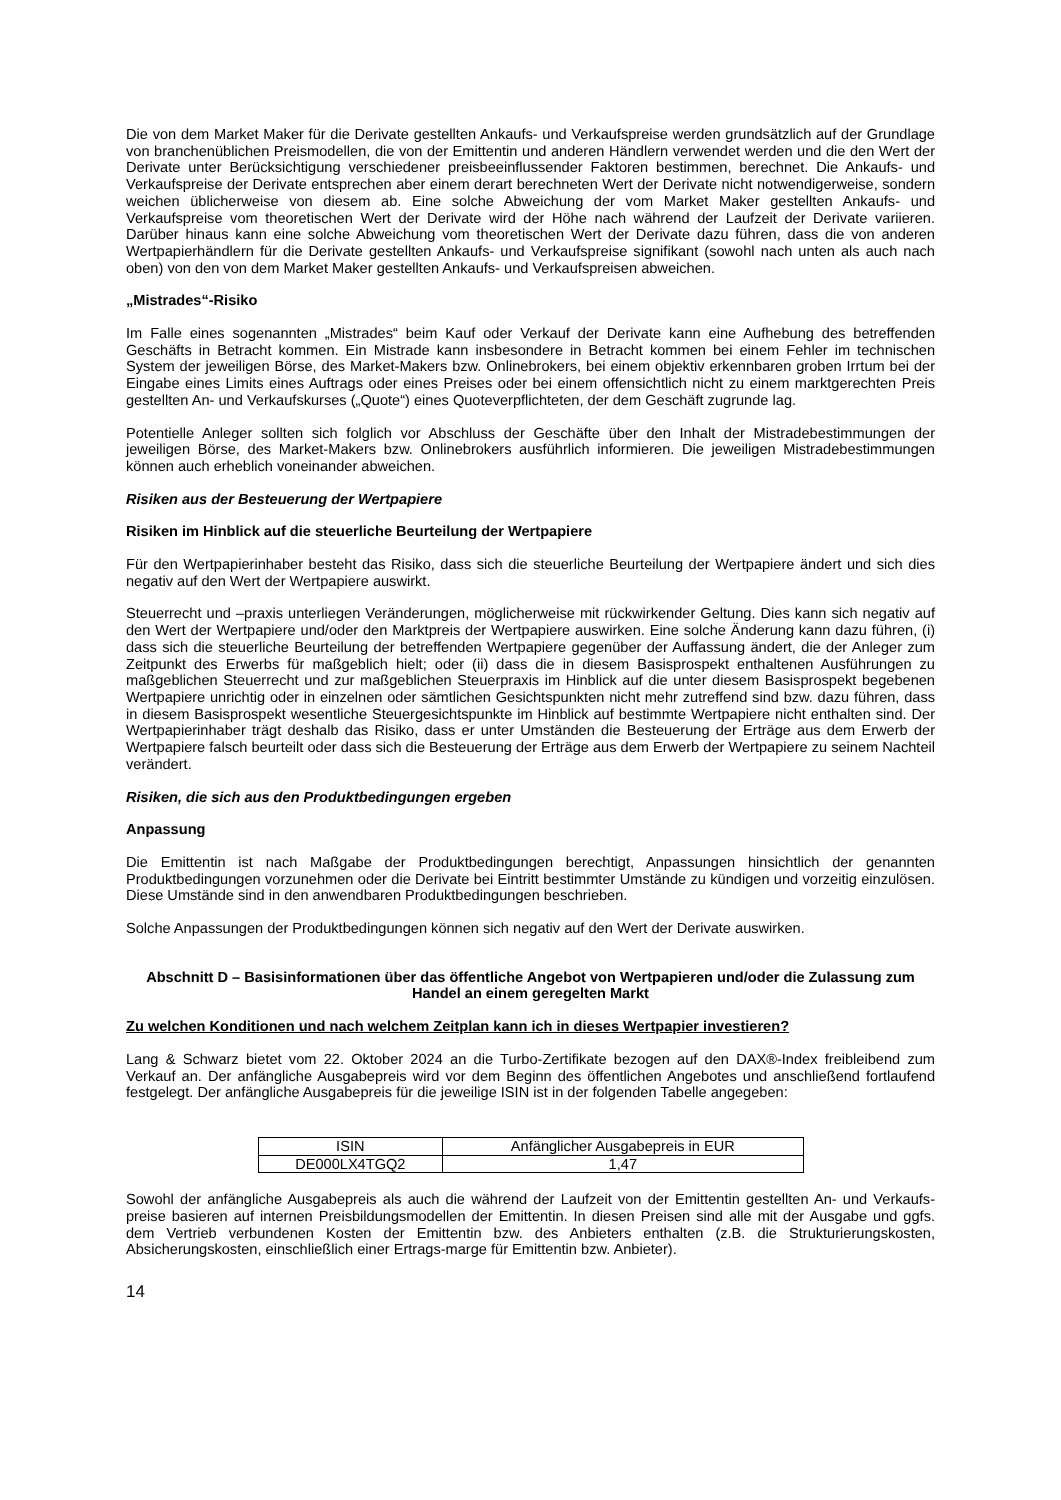Die von dem Market Maker für die Derivate gestellten Ankaufs- und Verkaufspreise werden grundsätzlich auf der Grundlage von branchenüblichen Preismodellen, die von der Emittentin und anderen Händlern verwendet werden und die den Wert der Derivate unter Berücksichtigung verschiedener preisbeeinflussender Faktoren bestimmen, berechnet. Die Ankaufs- und Verkaufspreise der Derivate entsprechen aber einem derart berechneten Wert der Derivate nicht notwendigerweise, sondern weichen üblicherweise von diesem ab. Eine solche Abweichung der vom Market Maker gestellten Ankaufs- und Verkaufspreise vom theoretischen Wert der Derivate wird der Höhe nach während der Laufzeit der Derivate variieren. Darüber hinaus kann eine solche Abweichung vom theoretischen Wert der Derivate dazu führen, dass die von anderen Wertpapierhändlern für die Derivate gestellten Ankaufs- und Verkaufspreise signifikant (sowohl nach unten als auch nach oben) von den von dem Market Maker gestellten Ankaufs- und Verkaufspreisen abweichen.
„Mistrades“-Risiko
Im Falle eines sogenannten „Mistrades“ beim Kauf oder Verkauf der Derivate kann eine Aufhebung des betreffenden Geschäfts in Betracht kommen. Ein Mistrade kann insbesondere in Betracht kommen bei einem Fehler im technischen System der jeweiligen Börse, des Market-Makers bzw. Onlinebrokers, bei einem objektiv erkennbaren groben Irrtum bei der Eingabe eines Limits eines Auftrags oder eines Preises oder bei einem offensichtlich nicht zu einem marktgerechten Preis gestellten An- und Verkaufskurses („Quote“) eines Quoteverpflichteten, der dem Geschäft zugrunde lag.
Potentielle Anleger sollten sich folglich vor Abschluss der Geschäfte über den Inhalt der Mistradebestimmungen der jeweiligen Börse, des Market-Makers bzw. Onlinebrokers ausführlich informieren. Die jeweiligen Mistradebestimmungen können auch erheblich voneinander abweichen.
Risiken aus der Besteuerung der Wertpapiere
Risiken im Hinblick auf die steuerliche Beurteilung der Wertpapiere
Für den Wertpapierinhaber besteht das Risiko, dass sich die steuerliche Beurteilung der Wertpapiere ändert und sich dies negativ auf den Wert der Wertpapiere auswirkt.
Steuerrecht und –praxis unterliegen Veränderungen, möglicherweise mit rückwirkender Geltung. Dies kann sich negativ auf den Wert der Wertpapiere und/oder den Marktpreis der Wertpapiere auswirken. Eine solche Änderung kann dazu führen, (i) dass sich die steuerliche Beurteilung der betreffenden Wertpapiere gegenüber der Auffassung ändert, die der Anleger zum Zeitpunkt des Erwerbs für maßgeblich hielt; oder (ii) dass die in diesem Basisprospekt enthaltenen Ausführungen zu maßgeblichen Steuerrecht und zur maßgeblichen Steuerpraxis im Hinblick auf die unter diesem Basisprospekt begebenen Wertpapiere unrichtig oder in einzelnen oder sämtlichen Gesichtspunkten nicht mehr zutreffend sind bzw. dazu führen, dass in diesem Basisprospekt wesentliche Steuergesichtspunkte im Hinblick auf bestimmte Wertpapiere nicht enthalten sind. Der Wertpapierinhaber trägt deshalb das Risiko, dass er unter Umständen die Besteuerung der Erträge aus dem Erwerb der Wertpapiere falsch beurteilt oder dass sich die Besteuerung der Erträge aus dem Erwerb der Wertpapiere zu seinem Nachteil verändert.
Risiken, die sich aus den Produktbedingungen ergeben
Anpassung
Die Emittentin ist nach Maßgabe der Produktbedingungen berechtigt, Anpassungen hinsichtlich der genannten Produktbedingungen vorzunehmen oder die Derivate bei Eintritt bestimmter Umstände zu kündigen und vorzeitig einzulösen. Diese Umstände sind in den anwendbaren Produktbedingungen beschrieben.
Solche Anpassungen der Produktbedingungen können sich negativ auf den Wert der Derivate auswirken.
Abschnitt D – Basisinformationen über das öffentliche Angebot von Wertpapieren und/oder die Zulassung zum Handel an einem geregelten Markt
Zu welchen Konditionen und nach welchem Zeitplan kann ich in dieses Wertpapier investieren?
Lang & Schwarz bietet vom 22. Oktober 2024 an die Turbo-Zertifikate bezogen auf den DAX®-Index freibleibend zum Verkauf an. Der anfängliche Ausgabepreis wird vor dem Beginn des öffentlichen Angebotes und anschließend fortlaufend festgelegt. Der anfängliche Ausgabepreis für die jeweilige ISIN ist in der folgenden Tabelle angegeben:
| ISIN | Anfänglicher Ausgabepreis in EUR |
| DE000LX4TGQ2 | 1,47 |
Sowohl der anfängliche Ausgabepreis als auch die während der Laufzeit von der Emittentin gestellten An- und Verkaufs-preise basieren auf internen Preisbildungsmodellen der Emittentin. In diesen Preisen sind alle mit der Ausgabe und ggfs. dem Vertrieb verbundenen Kosten der Emittentin bzw. des Anbieters enthalten (z.B. die Strukturierungskosten, Absicherungskosten, einschließlich einer Ertrags-marge für Emittentin bzw. Anbieter).
14